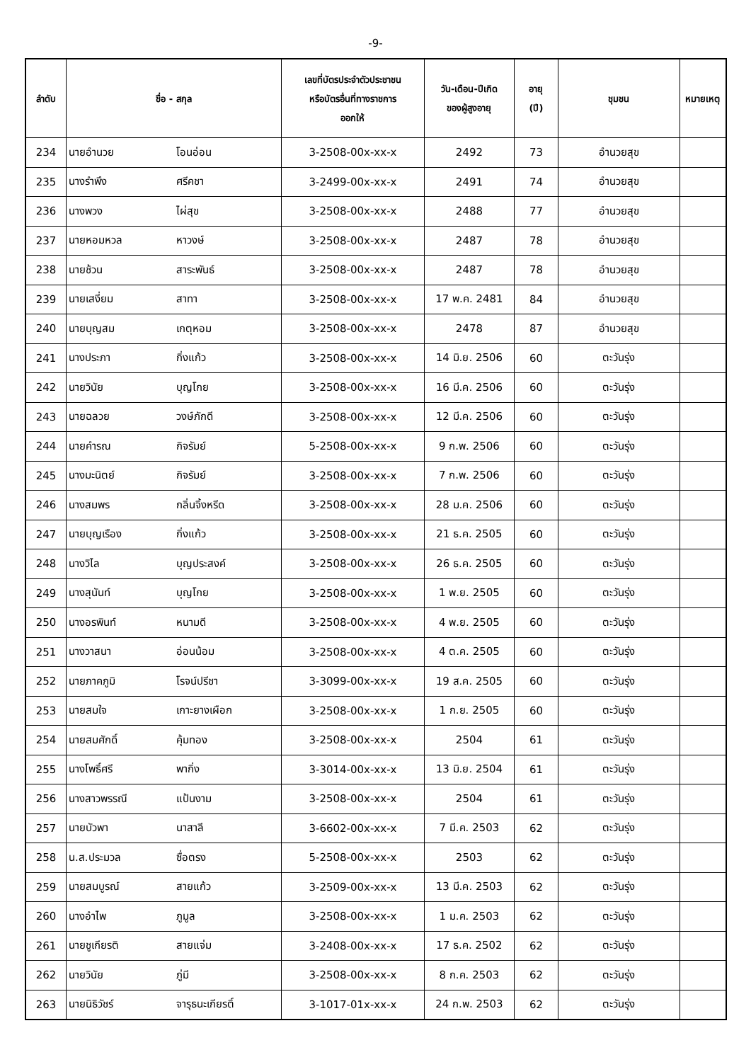-9-
| ลำดับ | ชื่อ - สกุล | | เลขที่บัตรประจำตัวประชาชน หรือบัตรอื่นที่ทางราชการ ออกให้ | วัน-เดือน-ปีเกิด ของผู้สูงอายุ | อายุ (ปี) | ชุมชน | หมายเหตุ |
| --- | --- | --- | --- | --- | --- | --- | --- |
| 234 | นายอำนวย | โอนอ่อน | 3-2508-00x-xx-x | 2492 | 73 | อำนวยสุข | |
| 235 | นางรำพึง | ศรีคชา | 3-2499-00x-xx-x | 2491 | 74 | อำนวยสุข | |
| 236 | นางพวง | ไผ่สุข | 3-2508-00x-xx-x | 2488 | 77 | อำนวยสุข | |
| 237 | นายหอมหวล | หาวงษ์ | 3-2508-00x-xx-x | 2487 | 78 | อำนวยสุข | |
| 238 | นายช้วน | สาระพันธ์ | 3-2508-00x-xx-x | 2487 | 78 | อำนวยสุข | |
| 239 | นายเสงี่ยม | สาทา | 3-2508-00x-xx-x | 17 พ.ค. 2481 | 84 | อำนวยสุข | |
| 240 | นายบุญสม | เกตุหอม | 3-2508-00x-xx-x | 2478 | 87 | อำนวยสุข | |
| 241 | นางประภา | กิ่งแก้ว | 3-2508-00x-xx-x | 14 มิ.ย. 2506 | 60 | ตะวันรุ่ง | |
| 242 | นายวินัย | บุญโกย | 3-2508-00x-xx-x | 16 มี.ค. 2506 | 60 | ตะวันรุ่ง | |
| 243 | นายฉลวย | วงษ์ภักดี | 3-2508-00x-xx-x | 12 มี.ค. 2506 | 60 | ตะวันรุ่ง | |
| 244 | นายคำรณ | กิจรัมย์ | 5-2508-00x-xx-x | 9 ก.พ. 2506 | 60 | ตะวันรุ่ง | |
| 245 | นางมะนิตย์ | กิจรัมย์ | 3-2508-00x-xx-x | 7 ก.พ. 2506 | 60 | ตะวันรุ่ง | |
| 246 | นางสมพร | กลิ่นจิ้งหรีด | 3-2508-00x-xx-x | 28 ม.ค. 2506 | 60 | ตะวันรุ่ง | |
| 247 | นายบุญเรือง | กิ่งแก้ว | 3-2508-00x-xx-x | 21 ธ.ค. 2505 | 60 | ตะวันรุ่ง | |
| 248 | นางวิไล | บุญประสงค์ | 3-2508-00x-xx-x | 26 ธ.ค. 2505 | 60 | ตะวันรุ่ง | |
| 249 | นางสุนันท์ | บุญโกย | 3-2508-00x-xx-x | 1 พ.ย. 2505 | 60 | ตะวันรุ่ง | |
| 250 | นางอรพินท์ | หนามดี | 3-2508-00x-xx-x | 4 พ.ย. 2505 | 60 | ตะวันรุ่ง | |
| 251 | นางวาสนา | อ่อนน้อม | 3-2508-00x-xx-x | 4 ต.ค. 2505 | 60 | ตะวันรุ่ง | |
| 252 | นายภาคภูมิ | โรจน์ปรีชา | 3-3099-00x-xx-x | 19 ส.ค. 2505 | 60 | ตะวันรุ่ง | |
| 253 | นายสมใจ | เกาะยางเผือก | 3-2508-00x-xx-x | 1 ก.ย. 2505 | 60 | ตะวันรุ่ง | |
| 254 | นายสมศักดิ์ | คุ้มทอง | 3-2508-00x-xx-x | 2504 | 61 | ตะวันรุ่ง | |
| 255 | นางโพธิ์ศรี | พากิ่ง | 3-3014-00x-xx-x | 13 มิ.ย. 2504 | 61 | ตะวันรุ่ง | |
| 256 | นางสาวพรรณี | แป้นงาม | 3-2508-00x-xx-x | 2504 | 61 | ตะวันรุ่ง | |
| 257 | นายบัวพา | นาสาลี | 3-6602-00x-xx-x | 7 มี.ค. 2503 | 62 | ตะวันรุ่ง | |
| 258 | น.ส.ประมวล | ซื่อตรง | 5-2508-00x-xx-x | 2503 | 62 | ตะวันรุ่ง | |
| 259 | นายสมบูรณ์ | สายแก้ว | 3-2509-00x-xx-x | 13 มี.ค. 2503 | 62 | ตะวันรุ่ง | |
| 260 | นางอำไพ | ภูมูล | 3-2508-00x-xx-x | 1 ม.ค. 2503 | 62 | ตะวันรุ่ง | |
| 261 | นายชูเกียรติ | สายแจ่ม | 3-2408-00x-xx-x | 17 ธ.ค. 2502 | 62 | ตะวันรุ่ง | |
| 262 | นายวินัย | ภู่มี | 3-2508-00x-xx-x | 8 ก.ค. 2503 | 62 | ตะวันรุ่ง | |
| 263 | นายนิธิวัชร์ | จารุธนะเกียรติ์ | 3-1017-01x-xx-x | 24 ก.พ. 2503 | 62 | ตะวันรุ่ง | |